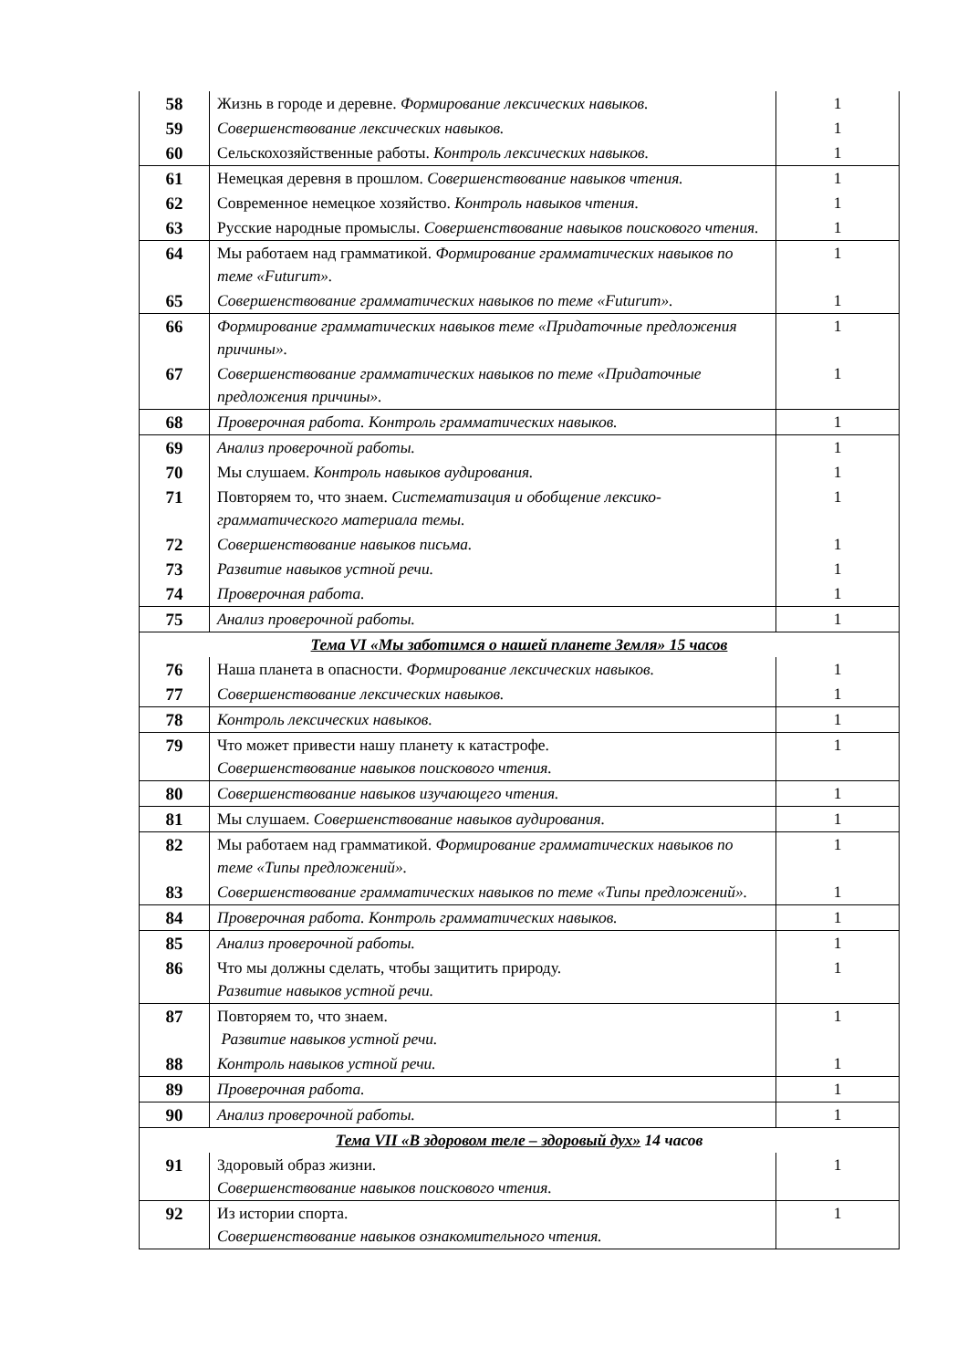| 58 | Жизнь в городе и деревне. Формирование лексических навыков. | 1 |
| 59 | Совершенствование лексических навыков. | 1 |
| 60 | Сельскохозяйственные работы. Контроль лексических навыков. | 1 |
| 61 | Немецкая деревня в прошлом. Совершенствование навыков чтения. | 1 |
| 62 | Современное немецкое хозяйство. Контроль навыков чтения. | 1 |
| 63 | Русские народные промыслы. Совершенствование навыков поискового чтения. | 1 |
| 64 | Мы работаем над грамматикой. Формирование грамматических навыков по теме «Futurum». | 1 |
| 65 | Совершенствование грамматических навыков по теме «Futurum». | 1 |
| 66 | Формирование грамматических навыков теме «Придаточные предложения причины». | 1 |
| 67 | Совершенствование грамматических навыков по теме «Придаточные предложения причины». | 1 |
| 68 | Проверочная работа. Контроль грамматических навыков. | 1 |
| 69 | Анализ проверочной работы. | 1 |
| 70 | Мы слушаем. Контроль навыков аудирования. | 1 |
| 71 | Повторяем то, что знаем. Систематизация и обобщение лексико-грамматического материала темы. | 1 |
| 72 | Совершенствование навыков письма. | 1 |
| 73 | Развитие навыков устной речи. | 1 |
| 74 | Проверочная работа. | 1 |
| 75 | Анализ проверочной работы. | 1 |
| Тема VI «Мы заботимся о нашей планете Земля» 15 часов | | |
| 76 | Наша планета в опасности. Формирование лексических навыков. | 1 |
| 77 | Совершенствование лексических навыков. | 1 |
| 78 | Контроль лексических навыков. | 1 |
| 79 | Что может привести нашу планету к катастрофе. Совершенствование навыков поискового чтения. | 1 |
| 80 | Совершенствование навыков изучающего чтения. | 1 |
| 81 | Мы слушаем. Совершенствование навыков аудирования. | 1 |
| 82 | Мы работаем над грамматикой. Формирование грамматических навыков по теме «Типы предложений». | 1 |
| 83 | Совершенствование грамматических навыков по теме «Типы предложений». | 1 |
| 84 | Проверочная работа. Контроль грамматических навыков. | 1 |
| 85 | Анализ проверочной работы. | 1 |
| 86 | Что мы должны сделать, чтобы защитить природу. Развитие навыков устной речи. | 1 |
| 87 | Повторяем то, что знаем. Развитие навыков устной речи. | 1 |
| 88 | Контроль навыков устной речи. | 1 |
| 89 | Проверочная работа. | 1 |
| 90 | Анализ проверочной работы. | 1 |
| Тема VII «В здоровом теле – здоровый дух» 14 часов | | |
| 91 | Здоровый образ жизни. Совершенствование навыков поискового чтения. | 1 |
| 92 | Из истории спорта. Совершенствование навыков ознакомительного чтения. | 1 |